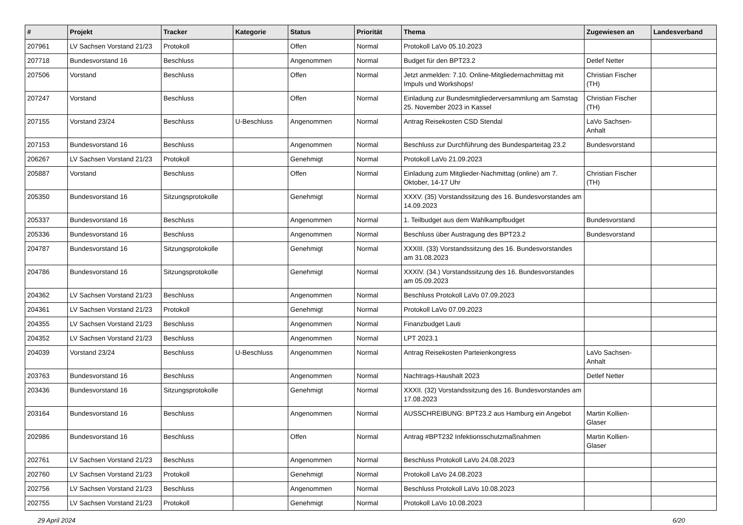| # | Projekt | Tracker | Kategorie | Status | Priorität | Thema | Zugewiesen an | Landesverband |
| --- | --- | --- | --- | --- | --- | --- | --- | --- |
| 207961 | LV Sachsen Vorstand 21/23 | Protokoll | | Offen | Normal | Protokoll LaVo 05.10.2023 | | |
| 207718 | Bundesvorstand 16 | Beschluss | | Angenommen | Normal | Budget für den BPT23.2 | Detlef Netter | |
| 207506 | Vorstand | Beschluss | | Offen | Normal | Jetzt anmelden: 7.10. Online-Mitgliedernachmittag mit Impuls und Workshops! | Christian Fischer (TH) | |
| 207247 | Vorstand | Beschluss | | Offen | Normal | Einladung zur Bundesmitgliederversammlung am Samstag 25. November 2023 in Kassel | Christian Fischer (TH) | |
| 207155 | Vorstand 23/24 | Beschluss | U-Beschluss | Angenommen | Normal | Antrag Reisekosten CSD Stendal | LaVo Sachsen-Anhalt | |
| 207153 | Bundesvorstand 16 | Beschluss | | Angenommen | Normal | Beschluss zur Durchführung des Bundesparteitag 23.2 | Bundesvorstand | |
| 206267 | LV Sachsen Vorstand 21/23 | Protokoll | | Genehmigt | Normal | Protokoll LaVo 21.09.2023 | | |
| 205887 | Vorstand | Beschluss | | Offen | Normal | Einladung zum Mitglieder-Nachmittag (online) am 7. Oktober, 14-17 Uhr | Christian Fischer (TH) | |
| 205350 | Bundesvorstand 16 | Sitzungsprotokolle | | Genehmigt | Normal | XXXV. (35) Vorstandssitzung des 16. Bundesvorstandes am 14.09.2023 | | |
| 205337 | Bundesvorstand 16 | Beschluss | | Angenommen | Normal | 1. Teilbudget aus dem Wahlkampfbudget | Bundesvorstand | |
| 205336 | Bundesvorstand 16 | Beschluss | | Angenommen | Normal | Beschluss über Austragung des BPT23.2 | Bundesvorstand | |
| 204787 | Bundesvorstand 16 | Sitzungsprotokolle | | Genehmigt | Normal | XXXIII. (33) Vorstandssitzung des 16. Bundesvorstandes am 31.08.2023 | | |
| 204786 | Bundesvorstand 16 | Sitzungsprotokolle | | Genehmigt | Normal | XXXIV. (34.) Vorstandssitzung des 16. Bundesvorstandes am 05.09.2023 | | |
| 204362 | LV Sachsen Vorstand 21/23 | Beschluss | | Angenommen | Normal | Beschluss Protokoll LaVo 07.09.2023 | | |
| 204361 | LV Sachsen Vorstand 21/23 | Protokoll | | Genehmigt | Normal | Protokoll LaVo 07.09.2023 | | |
| 204355 | LV Sachsen Vorstand 21/23 | Beschluss | | Angenommen | Normal | Finanzbudget Lauti | | |
| 204352 | LV Sachsen Vorstand 21/23 | Beschluss | | Angenommen | Normal | LPT 2023.1 | | |
| 204039 | Vorstand 23/24 | Beschluss | U-Beschluss | Angenommen | Normal | Antrag Reisekosten Parteienkongress | LaVo Sachsen-Anhalt | |
| 203763 | Bundesvorstand 16 | Beschluss | | Angenommen | Normal | Nachtrags-Haushalt 2023 | Detlef Netter | |
| 203436 | Bundesvorstand 16 | Sitzungsprotokolle | | Genehmigt | Normal | XXXII. (32) Vorstandssitzung des 16. Bundesvorstandes am 17.08.2023 | | |
| 203164 | Bundesvorstand 16 | Beschluss | | Angenommen | Normal | AUSSCHREIBUNG: BPT23.2 aus Hamburg ein Angebot | Martin Kollien-Glaser | |
| 202986 | Bundesvorstand 16 | Beschluss | | Offen | Normal | Antrag #BPT232 Infektionsschutzmaßnahmen | Martin Kollien-Glaser | |
| 202761 | LV Sachsen Vorstand 21/23 | Beschluss | | Angenommen | Normal | Beschluss Protokoll LaVo 24.08.2023 | | |
| 202760 | LV Sachsen Vorstand 21/23 | Protokoll | | Genehmigt | Normal | Protokoll LaVo 24.08.2023 | | |
| 202756 | LV Sachsen Vorstand 21/23 | Beschluss | | Angenommen | Normal | Beschluss Protokoll LaVo 10.08.2023 | | |
| 202755 | LV Sachsen Vorstand 21/23 | Protokoll | | Genehmigt | Normal | Protokoll LaVo 10.08.2023 | | |
29 April 2024 6/20